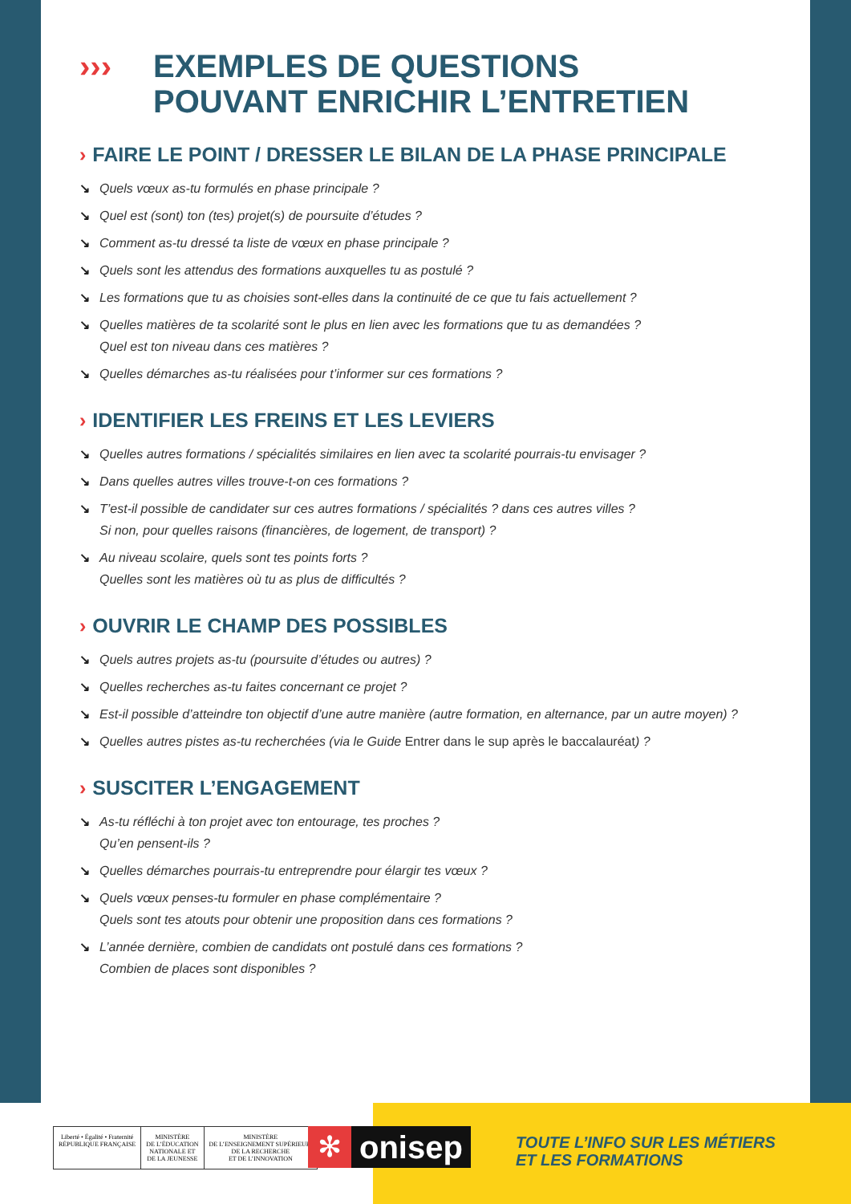››› EXEMPLES DE QUESTIONS
POUVANT ENRICHIR L’ENTRETIEN
› FAIRE LE POINT / DRESSER LE BILAN DE LA PHASE PRINCIPALE
↘ Quels vœux as-tu formulés en phase principale ?
↘ Quel est (sont) ton (tes) projet(s) de poursuite d’études ?
↘ Comment as-tu dressé ta liste de vœux en phase principale ?
↘ Quels sont les attendus des formations auxquelles tu as postulé ?
↘ Les formations que tu as choisies sont-elles dans la continuité de ce que tu fais actuellement ?
↘ Quelles matières de ta scolarité sont le plus en lien avec les formations que tu as demandées ?
Quel est ton niveau dans ces matières ?
↘ Quelles démarches as-tu réalisées pour t’informer sur ces formations ?
› IDENTIFIER LES FREINS ET LES LEVIERS
↘ Quelles autres formations / spécialités similaires en lien avec ta scolarité pourrais-tu envisager ?
↘ Dans quelles autres villes trouve-t-on ces formations ?
↘ T’est-il possible de candidater sur ces autres formations / spécialités ? dans ces autres villes ?
Si non, pour quelles raisons (financières, de logement, de transport) ?
↘ Au niveau scolaire, quels sont tes points forts ?
Quelles sont les matières où tu as plus de difficultés ?
› OUVRIR LE CHAMP DES POSSIBLES
↘ Quels autres projets as-tu (poursuite d’études ou autres) ?
↘ Quelles recherches as-tu faites concernant ce projet ?
↘ Est-il possible d’atteindre ton objectif d’une autre manière (autre formation, en alternance, par un autre moyen) ?
↘ Quelles autres pistes as-tu recherchées (via le Guide Entrer dans le sup après le baccalauréat) ?
› SUSCITER L’ENGAGEMENT
↘ As-tu réfléchi à ton projet avec ton entourage, tes proches ?
Qu’en pensent-ils ?
↘ Quelles démarches pourrais-tu entreprendre pour élargir tes vœux ?
↘ Quels vœux penses-tu formuler en phase complémentaire ?
Quels sont tes atouts pour obtenir une proposition dans ces formations ?
↘ L’année dernière, combien de candidats ont postulé dans ces formations ?
Combien de places sont disponibles ?
Liberté • Égalité • Fraternité
RÉPUBLIQUE FRANÇAISE
MINISTÈRE
DE L’ÉDUCATION
NATIONALE ET
DE LA JEUNESSE
MINISTÈRE
DE L’ENSEIGNEMENT SUPÉRIEUR,
DE LA RECHERCHE
ET DE L’INNOVATION
✻ onisep
TOUTE L’INFO SUR LES MÉTIERS
ET LES FORMATIONS